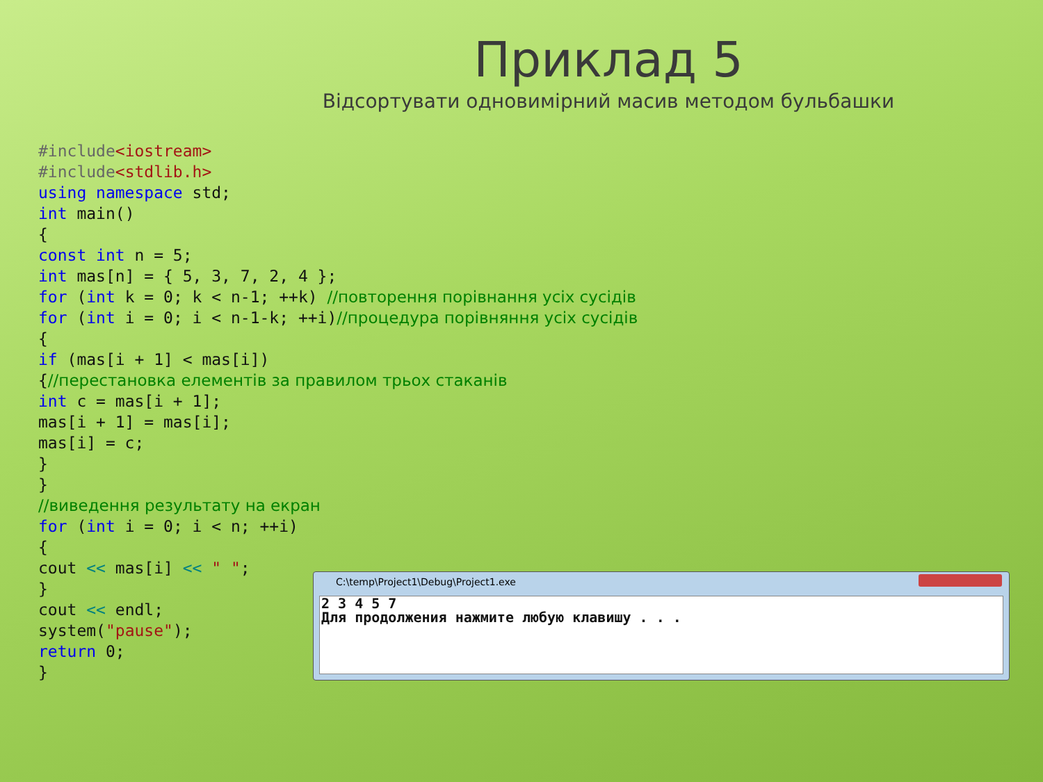Приклад 5
Відсортувати одновимірний масив методом бульбашки
#include<iostream>
#include<stdlib.h>
using namespace std;
int main()
{
const int n = 5;
int mas[n] = { 5, 3, 7, 2, 4 };
for (int k = 0; k < n-1; ++k) //повторення порівнання усіх сусідів
for (int i = 0; i < n-1-k; ++i)//процедура порівняння усіх сусідів
{
if (mas[i + 1] < mas[i])
{//перестановка елементів за правилом трьох стаканів
int c = mas[i + 1];
mas[i + 1] = mas[i];
mas[i] = c;
}
}
//виведення результату на екран
for (int i = 0; i < n; ++i)
{
cout << mas[i] << " ";
}
cout << endl;
system("pause");
return 0;
}
C:\temp\Project1\Debug\Project1.exe
2 3 4 5 7
Для продолжения нажмите любую клавишу . . .